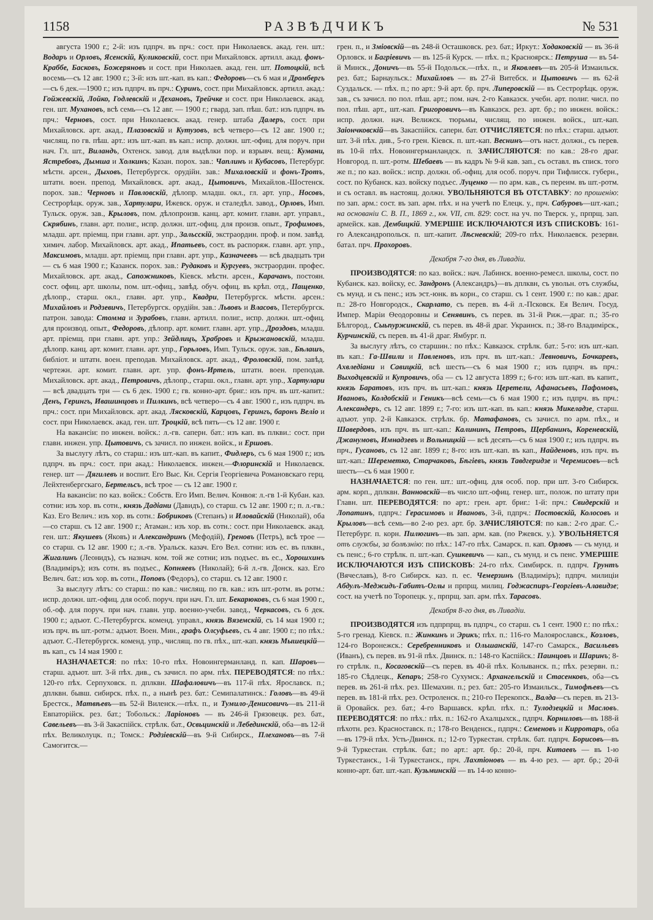1158 РАЗВѢДЧИКЪ № 531
августа 1900 г.; 2-й: изъ пдпрч. въ прч.: сост. при Николаевск. акад. ген. шт.: Водаръ и Орловъ, Ясенскій, Куликовскій, сост. при Михайловск. артилл. акад. фонъ-Краббе, Басковъ, Божеряновъ и сост. при Николаев. акад. ген. шт. Потоцкій, всѣ восемь—съ 12 авг. 1900 г.; 3-й: изъ шт.-кап. въ кап.: Федоровъ—съ 6 мая и Дромбергъ—съ 6 дек.—1900 г.; изъ пдпрч. въ прч.: Суринъ, сост. при Михайловск. артилл. акад.: Гойжевскій, Лойко, Годлевскій и Дехановъ, Трейчке и сост. при Николаевск. акад. ген. шт. Мухановъ, всѣ семь—съ 12 авг. — 1900 г.; гвард. зап. пѣш. бат.: изъ пдпрч. въ прч.: Черновъ, сост. при Николаевск. акад. генер. штаба Далеръ, сост. при Михайловск. арт. акад., Плазовскій и Кутузовъ, всѣ четверо—съ 12 авг. 1900 г.; числящ. по гв. пѣш. арт.: изъ шт.-кап. въ кап.: испр. должн. шт.-офиц. для поруч. при нач. Гл. шт., Виландъ, Охтенск. завод. для выдѣлки пор. и взрывч. вещ.: Кумани, Ястребовъ, Дымша и Холкинъ; Казан. порох. зав.: Чаплинъ и Кубасовъ, Петербург. мѣстн. арсен., Дыховъ, Петербургск. орудійн. зав.: Михаловскій и фонъ-Тротъ, штатн. воен. препод. Михайловск. арт. акад., Цытовичъ, Михайлов.-Шостенск. порох. зав.: Черновъ и Павловскій, дѣлопр. младш. окл., гл. арт. упр., Носовъ, Сестрорѣцк. оруж. зав., Хартулари, Ижевск. оруж. и сталедѣл. завод., Орловъ, Имп. Тульск. оруж. зав., Крыловъ, пом. дѣлопроизв. канц. арт. комит. главн. арт. управл., Скрябинъ, главн. арт. полиг., испр. должн. шт.-офиц. для произв. опыт., Трофимовъ, младш. арт. пріемщ. при главн. арт. упр., Зальсскій, экстраордин. проф. и пом. завѣд. химич. лабор. Михайловск. арт. акад., Ипатьевъ, сост. въ распоряж. главн. арт. упр., Максимовъ, младш. арт. пріемщ. при главн. арт. упр., Казначеевъ — всѣ двадцать три — съ 6 мая 1900 г.; Казанск. порох. зав.: Рудаковъ и Кургуевъ, экстраордин. профес. Михайловск. арт. акад., Сапожниковъ, Кіевск. мѣстн. арсен., Карачанъ, постоян. сост. офиц. арт. школы, пом. шт.-офиц., завѣд. обуч. офиц. въ крѣп. отд., Пащенко, дѣлопр., старш. окл., главн. арт. упр., Квадри, Петербургск. мѣстн. арсен.: Михайловъ и Родзевичъ, Петербургск. орудійн. зав.: Львовъ и Власовъ, Петербургск. патрон. завода: Стомма и Зурабовъ, главн. артилл. полиг., испр. должн. шт.-офиц. для производ. опыт., Федоровъ, дѣлопр. арт. комит. главн. арт. упр., Дроздовъ, младш. арт. пріемщ. при главн. арт. упр.: Зейдлицъ, Храбровъ и Крыжановскій, младш. дѣлопр. канц. арт. комит. главн. арт. упр., Горьловъ, Имп. Тульск. оруж. зав., Бѣлашъ, библіот. и штатн. воен. преподав. Михайловск. арт. акад., Фроловскій, пом. завѣд. чертежн. арт. комит. главн. арт. упр. фонъ-Иртель, штатн. воен. преподав. Михайловск. арт. акад., Петровичъ, дѣлопр., старш. окл., главн. арт. упр., Хартулари — всѣ двадцать три — съ 6 дек. 1900 г.; гв. конно-арт. бриг.: изъ прч. въ шт.-капит.: Денъ, Герингъ, Ивашинцовъ и Пилкинъ, всѣ четверо—съ 4 авг. 1900 г., изъ пдпрч. въ прч.: сост. при Михайловск. арт. акад. Лясковскій, Карцовъ, Герингъ, баронъ Веліо и сост. при Николаевск. акад. ген. шт. Троцкій, всѣ пять—съ 12 авг. 1900 г.
На вакансіи: по инжен. войск.: л.-гв. саперн. бат.: изъ кап. въ плкви.: сост. при главн. инжен. упр. Цытовичъ, съ зачисл. по инжен. войск., и Ершовъ.
За выслугу лѣтъ, со старш.: изъ шт.-кап. въ капит., Фидлеръ, съ 6 мая 1900 г.; изъ пдпрч. въ прч.: сост. при акад.: Николаевск. инжен.—Флоринскій и Николаевск. генер. шт — Дягилевъ и воспит. Его Выс. Кн. Сергія Георгіевича Романовскаго герц. Лейхтенбергскаго, Бертельсъ, всѣ трое — съ 12 авг. 1900 г.
На вакансіи: по каз. войск.: Собств. Его Имп. Велич. Конвоя: л.-гв 1-й Кубан. каз. сотни: изъ хор. въ сотн., князь Дадіани (Давидъ), со старш. съ 12 авг. 1900 г.; п. л.-гв.: Каз. Его Велич.: изъ хор. въ сотн.: Бобриковъ (Степанъ) и Иловайскій (Николай), оба—со старш. съ 12 авг. 1900 г.; Атаман.: изъ хор. въ сотн.: сост. при Николаевск. акад. ген. шт.: Якушевъ (Яковъ) и Александринъ (Мефодій), Греновъ (Петръ), всѣ трое — со старш. съ 12 авг. 1900 г.; л.-гв. Уральск. казач. Его Вел. сотни: изъ ес. въ плквн., Жигалинъ (Леонидъ), съ назнач. ком. той же сотни; изъ подъес. въ ес., Хорошхинъ (Владиміръ); изъ сотн. въ подъес., Копняевъ (Николай); 6-й л.-гв. Донск. каз. Его Велич. бат.: изъ хор. въ сотн., Поповъ (Федоръ), со старш. съ 12 авг. 1900 г.
За выслугу лѣтъ: со старш.: по кав.: числящ. по гв. кав.: изъ шт.-ротм. въ ротм.: испр. должн. шт.-офиц. для особ. поруч. при нач. Гл. шт. Бекарюковъ, съ 6 мая 1900 г., об.-оф. для поруч. при нач. главн. упр. военно-учебн. завед., Черкасовъ, съ 6 дек. 1900 г.; адъют. С.-Петербургск. коменд. управл., князь Вяземскій, съ 14 мая 1900 г.; изъ прч. въ шт.-ротм.: адъют. Воен. Мин., графъ Олсуфьевъ, съ 4 авг. 1900 г.; по пѣх.: адъют. С.-Петербургск. коменд. упр., числящ. по гв. пѣх., шт.-кап. князь Мышецкій—въ кап., съ 14 мая 1900 г.
НАЗНАЧАЕТСЯ: по пѣх: 10-го пѣх. Новоингерманланд. п. кап. Шаровъ—старш. адъют. шт. 3-й пѣх. див., съ зачисл. по арм. пѣх. ПЕРЕВОДЯТСЯ: по пѣх.: 120-го пѣх. Серпуховск. п. дплквн. Шафаловичъ—въ 117-й пѣх. Ярославск. п.; дплквн. бывш. сибирск. пѣх. п., а нынѣ рез. бат.: Семипалатинск.: Головъ—въ 49-й Брестск., Матвѣевъ—въ 52-й Виленск.—пѣх. п., и Тумило-Денисовичъ—въ 211-й Евпаторійск. рез. бат.; Тобольск.: Ларіоновъ — въ 246-й Грязовецк. рез. бат., Савельевъ—въ 3-й Закаспійск. стрѣлк. бат., Освьцинскій и Лебединскій, оба—въ 12-й пѣх. Великолуцк. п.; Томск.: Родзіевскій—въ 9-й Сибирск., Плехановъ—въ 7-й Самогитск.—
грен. п., и Зміовскій—въ 248-й Осташковск. рез. бат.; Иркут.: Ходаковскій — въ 36-й Орловск. и Багріевичъ — въ 125-й Курск. — пѣх. п.; Красноярск.: Петруша — въ 54-й Минск., Доничъ—въ 55-й Подольск.—пѣх. п., и Яковлевъ—въ 205-й Измаильск. рез. бат.; Барнаульск.: Михайловъ — въ 27-й Витебск. и Цытовичъ — въ 62-й Суздальск. — пѣх. п.; по арт.: 9-й арт. бр. прч. Липеровскій — въ Сестрорѣцк. оруж. зав., съ зачисл. по пол. пѣш. арт.; пом. нач. 2-го Кавказск. учебн. арт. полиг. числ. по пол. пѣш. арт., шт.-кап. Григоровичъ—въ Кавказск. рез. арт. бр.; по инжен. войск.: испр. должн. нач. Велижск. тюрьмы, числящ. по инжен. войск., шт.-кап. Заіончковскій—въ Закаспійск. саперн. бат. ОТЧИСЛЯЕТСЯ: по пѣх.: старш. адъют. шт. 3-й пѣх. див., 5-го грен. Кіевск. п. шт.-кап. Веснинъ—отъ наст. должн., съ перев. въ 10-й пѣх. Новоингерманландск. п. ЗАЧИСЛЯЮТСЯ: по кав.: 28-го драг. Новгород. п. шт.-ротм. Шебаевъ — въ кадръ № 9-й кав. зап., съ оставл. въ списк. того же п.; по каз. войск.: испр. должн. об.-офиц. для особ. поруч. при Тифлисск. губерн., сост. по Кубанск. каз. войску подъес. Луценко — по арм. кав., съ переим. въ шт.-ротм. и съ оставл. въ настоящ. должн. УВОЛЬНЯЮТСЯ ВЪ ОТСТАВКУ: по прошенію: по зап. арм.: сост. въ зап. арм. пѣх. и на учетѣ по Елецк. у., прч. Сабуровъ—шт.-кап.; на основаніи С. В. П., 1869 г., кн. VII, ст. 829: сост. на уч. по Тверск. у., прпрщ. зап. армейск. кав. Дембицкій. УМЕРШІЕ ИСКЛЮЧАЮТСЯ ИЗЪ СПИСКОВЪ: 161-го Александропольск. п. шт.-капит. Лѣсневскій; 209-го пѣх. Николаевск. резервн. батал. прч. Прохоровъ.
Декабря 7-го дня, въ Ливадіи.
ПРОИЗВОДЯТСЯ: по каз. войск.: нач. Лабинск. военно-ремесл. школы, сост. по Кубанск. каз. войску, ес. Зандронъ (Александръ)—въ дплквн, съ увольн. отъ службы, съ мунд. и съ пенс.; изъ эст.-юнк. въ корн., со старш. съ 1 сент. 1900 г.: по кав.: драг. п.: 28-го Новгородск., Скарлато, съ перев. въ 4-й л.-Псковск. Ея Велич. Госуд. Импер. Маріи Ѳеодоровны и Сенявинъ, съ перев. въ 31-й Риж.—драг. п.; 35-го Бѣлгород., Сыьпуржинскій, съ перев. въ 48-й драг. Украинск. п.; 38-го Владимірск., Курчинскій, съ перев. въ 41-й драг. Ямбург. п.
За выслугу лѣтъ, со старшин.: по пѣх.: Кавказск. стрѣлк. бат.: 5-го: изъ шт.-кап. въ кап.: Га-Швили и Павленовъ, изъ прч. въ шт.-кап.: Левновичъ, Бочкаревъ, Ахвледіани и Савицкій, всѣ шесть—съ 6 мая 1900 г.; изъ пдпрч. въ прч.: Выходцевскій и Купровичъ, оба — съ 12 августа 1899 г.; 6-го: изъ шт.-кап. въ капит., князь Баратовъ, изъ прч. въ шт.-кап.: князь Церетели, Афанасьевъ, Пафомовъ, Ивановъ, Колдобскій и Геникъ—всѣ семь—съ 6 мая 1900 г.; изъ пдпрч. въ прч.: Александеръ, съ 12 авг. 1899 г.; 7-го: изъ шт.-кап. въ кап.: князь Микеладзе, старш. адъют. упр. 2-й Кавказск. стрѣлк. бр. Матафановъ, съ зачисл. по арм. пѣх., и Шавердовъ, изъ прч. въ шт.-кап.: Калининъ, Петровъ, Щербанинъ, Кореневскій, Джанумовъ, Имнадзевъ и Вольницкій — всѣ десять—съ 6 мая 1900 г.; изъ пдпрч. въ прч., Гусановъ, съ 12 авг. 1899 г.; 8-го: изъ шт.-кап. въ кап., Найденовъ, изъ прч. въ шт.-кап.: Шереметко, Старчаковъ, Бѣгіевъ, князь Тавдгеридзе и Черемисовъ—всѣ шесть—съ 6 мая 1900 г.
НАЗНАЧАЕТСЯ: по ген. шт.: шт.-офиц. для особ. пор. при шт. 3-го Сибирск. арм. корп., дплквн. Ванновскій—въ число шт.-офиц. генер. шт., полож. по штату при Главн. шт. ПЕРЕВОДЯТСЯ: по арт.: грен. арт. бриг.: 1-й: прч.: Свидерскій и Лопатинъ, пдпрч.: Герасимовъ и Ивановъ, 3-й, пдпрч.: Постовскій, Колосовъ и Крыловъ—всѣ семь—во 2-ю рез. арт. бр. ЗАЧИСЛЯЮТСЯ: по кав.: 2-го драг. С.-Петербург. п. корн. Пилюгинъ—въ зап. арм. кав. (по Ржевск. у.). УВОЛЬНЯЕТСЯ отъ службы, за болѣзнію: по пѣх.: 147-го пѣх. Самарск. п. кап. Орловъ — съ мунд. и съ пенс.; 6-го стрѣлк. п. шт.-кап. Сушкевичъ — кап., съ мунд. и съ пенс. УМЕРШІЕ ИСКЛЮЧАЮТСЯ ИЗЪ СПИСКОВЪ: 24-го пѣх. Симбирск. п. пдпрч. Грунтъ (Вячеславъ), 8-го Сибирск. каз. п. ес. Чемерзинъ (Владиміръ); пдпрч. милиціи Абдулъ-Меджидъ-Габитъ-Оглы и прпрщ. милиц. Годжаспиръ-Георгіевъ-Алавидзе; сост. на учетѣ по Торопецк. у., прпрщ. зап. арм. пѣх. Тарасовъ.
Декабря 8-го дня, въ Ливадіи.
ПРОИЗВОДЯТСЯ изъ пдпрпрщ. въ пдпрч., со старш. съ 1 сент. 1900 г.: по пѣх.: 5-го гренад. Кіевск. п.: Жинкинъ и Эрикъ; пѣх. п.: 116-го Малоярославск., Козловъ, 124-го Воронежск.: Серебренниковъ и Ольшанскій, 147-го Самарск., Васильевъ (Иванъ), съ перев. въ 91-й пѣх. Двинск. п.: 148-го Каспійск.: Паинцовъ и Шаринъ; 8-го стрѣлк. п., Косаговскій—съ перев. въ 40-й пѣх. Колыванск. п.; пѣх. резервн. п.: 185-го Сѣдлецк., Кепаръ; 258-го Сухумск.: Архангельскій и Стасенковъ, оба—съ перев. въ 261-й пѣх. рез. Шемахин. п.; рез. бат.: 205-го Измаильск., Тимофѣевъ—съ перев. въ 181-й пѣх. рез. Остроленск. п.; 210-го Перекопск., Валда—съ перев. въ 213-й Оровайск. рез. бат.; 4-го Варшавск. крѣп. пѣх. п.: Тулодзецкій и Масловъ. ПЕРЕВОДЯТСЯ: по пѣх.: пѣх. п.: 162-го Ахалцыхск., пдпрч. Корниловъ—въ 188-й пѣхотн. рез. Красноставск. п.; 178-го Венденск., пдпрч.: Семеновъ и Кирротаръ, оба—въ 179-й пѣх. Усть-Двинск. п.; 12-го Туркестан. стрѣлк. бат. пдпрч. Борисовъ—въ 9-й Туркестан. стрѣлк. бат.; по арт.: арт. бр.: 20-й, прч. Китаевъ — въ 1-ю Туркестанск., 1-й Туркестанск., прч. Лахтіоновъ — въ 4-ю рез. — арт. бр.; 20-й конно-арт. бат. шт.-кап. Кузьминскій — въ 14-ю конно-